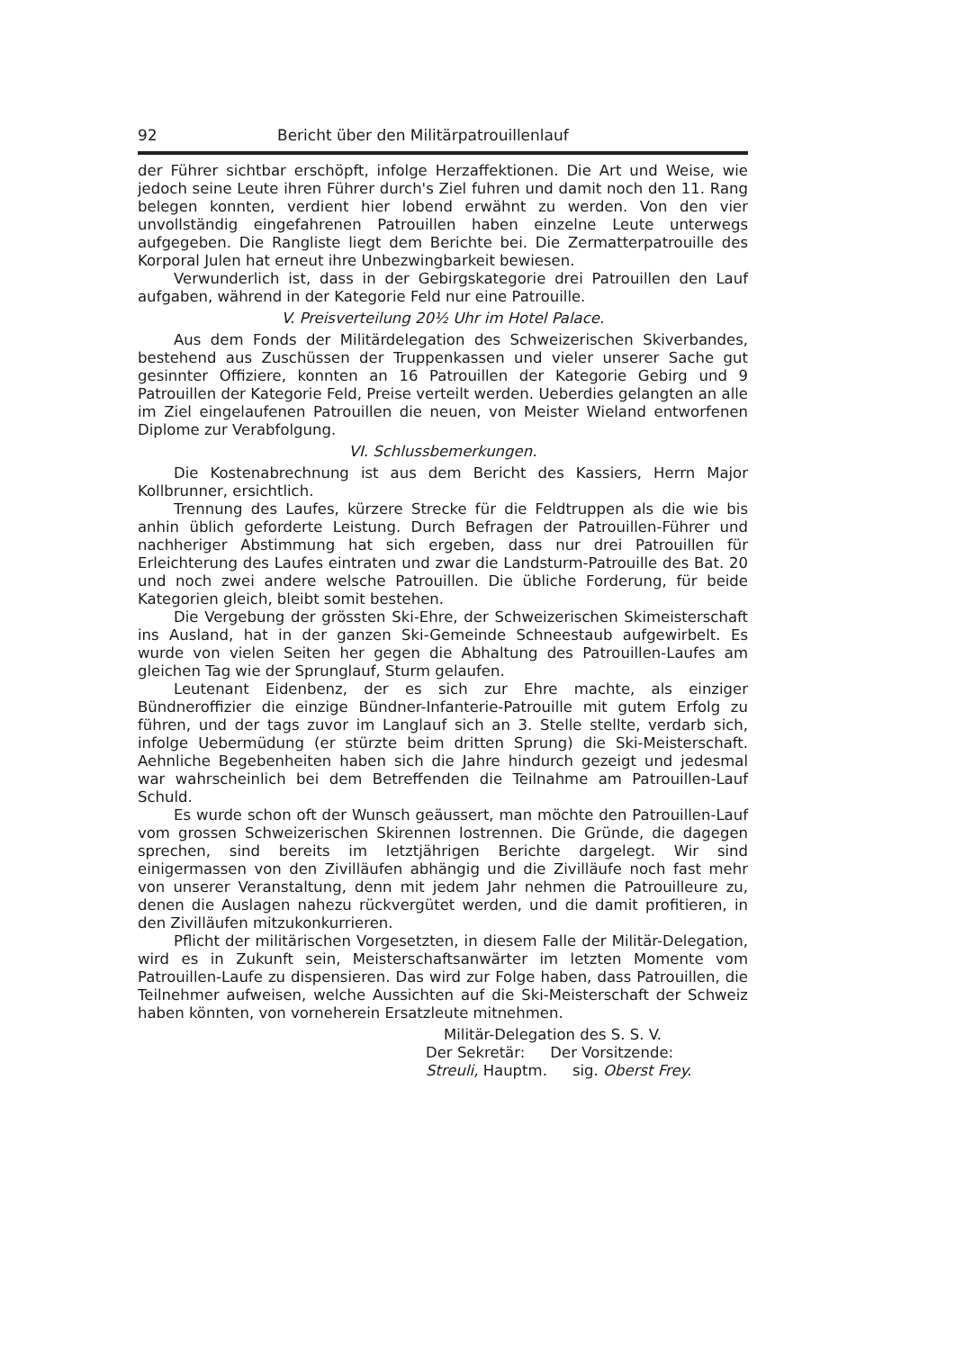92 Bericht über den Militärpatrouillenlauf
der Führer sichtbar erschöpft, infolge Herzaffektionen. Die Art und Weise, wie jedoch seine Leute ihren Führer durch's Ziel fuhren und damit noch den 11. Rang belegen konnten, verdient hier lobend erwähnt zu werden. Von den vier unvollständig eingefahrenen Patrouillen haben einzelne Leute unterwegs aufgegeben. Die Rangliste liegt dem Berichte bei. Die Zermatterpatrouille des Korporal Julen hat erneut ihre Unbezwingbarkeit bewiesen.
Verwunderlich ist, dass in der Gebirgskategorie drei Patrouillen den Lauf aufgaben, während in der Kategorie Feld nur eine Patrouille.
V. Preisverteilung 20½ Uhr im Hotel Palace.
Aus dem Fonds der Militärdelegation des Schweizerischen Skiverbandes, bestehend aus Zuschüssen der Truppenkassen und vieler unserer Sache gut gesinnter Offiziere, konnten an 16 Patrouillen der Kategorie Gebirg und 9 Patrouillen der Kategorie Feld, Preise verteilt werden. Ueberdies gelangten an alle im Ziel eingelaufenen Patrouillen die neuen, von Meister Wieland entworfenen Diplome zur Verabfolgung.
VI. Schlussbemerkungen.
Die Kostenabrechnung ist aus dem Bericht des Kassiers, Herrn Major Kollbrunner, ersichtlich.
Trennung des Laufes, kürzere Strecke für die Feldtruppen als die wie bis anhin üblich geforderte Leistung. Durch Befragen der Patrouillen-Führer und nachheriger Abstimmung hat sich ergeben, dass nur drei Patrouillen für Erleichterung des Laufes eintraten und zwar die Landsturm-Patrouille des Bat. 20 und noch zwei andere welsche Patrouillen. Die übliche Forderung, für beide Kategorien gleich, bleibt somit bestehen.
Die Vergebung der grössten Ski-Ehre, der Schweizerischen Skimeisterschaft ins Ausland, hat in der ganzen Ski-Gemeinde Schneestaub aufgewirbelt. Es wurde von vielen Seiten her gegen die Abhaltung des Patrouillen-Laufes am gleichen Tag wie der Sprunglauf, Sturm gelaufen.
Leutenant Eidenbenz, der es sich zur Ehre machte, als einziger Bündneroffizier die einzige Bündner-Infanterie-Patrouille mit gutem Erfolg zu führen, und der tags zuvor im Langlauf sich an 3. Stelle stellte, verdarb sich, infolge Uebermüdung (er stürzte beim dritten Sprung) die Ski-Meisterschaft. Aehnliche Begebenheiten haben sich die Jahre hindurch gezeigt und jedesmal war wahrscheinlich bei dem Betreffenden die Teilnahme am Patrouillen-Lauf Schuld.
Es wurde schon oft der Wunsch geäussert, man möchte den Patrouillen-Lauf vom grossen Schweizerischen Skirennen lostrennen. Die Gründe, die dagegen sprechen, sind bereits im letztjährigen Berichte dargelegt. Wir sind einigermassen von den Zivilläufen abhängig und die Zivilläufe noch fast mehr von unserer Veranstaltung, denn mit jedem Jahr nehmen die Patrouilleure zu, denen die Auslagen nahezu rückvergütet werden, und die damit profitieren, in den Zivilläufen mitzukonkurrieren.
Pflicht der militärischen Vorgesetzten, in diesem Falle der Militär-Delegation, wird es in Zukunft sein, Meisterschaftsanwärter im letzten Momente vom Patrouillen-Laufe zu dispensieren. Das wird zur Folge haben, dass Patrouillen, die Teilnehmer aufweisen, welche Aussichten auf die Ski-Meisterschaft der Schweiz haben könnten, von vorneherein Ersatzleute mitnehmen.
Militär-Delegation des S. S. V.
Der Sekretär: Der Vorsitzende:
Streuli, Hauptm. sig. Oberst Frey.